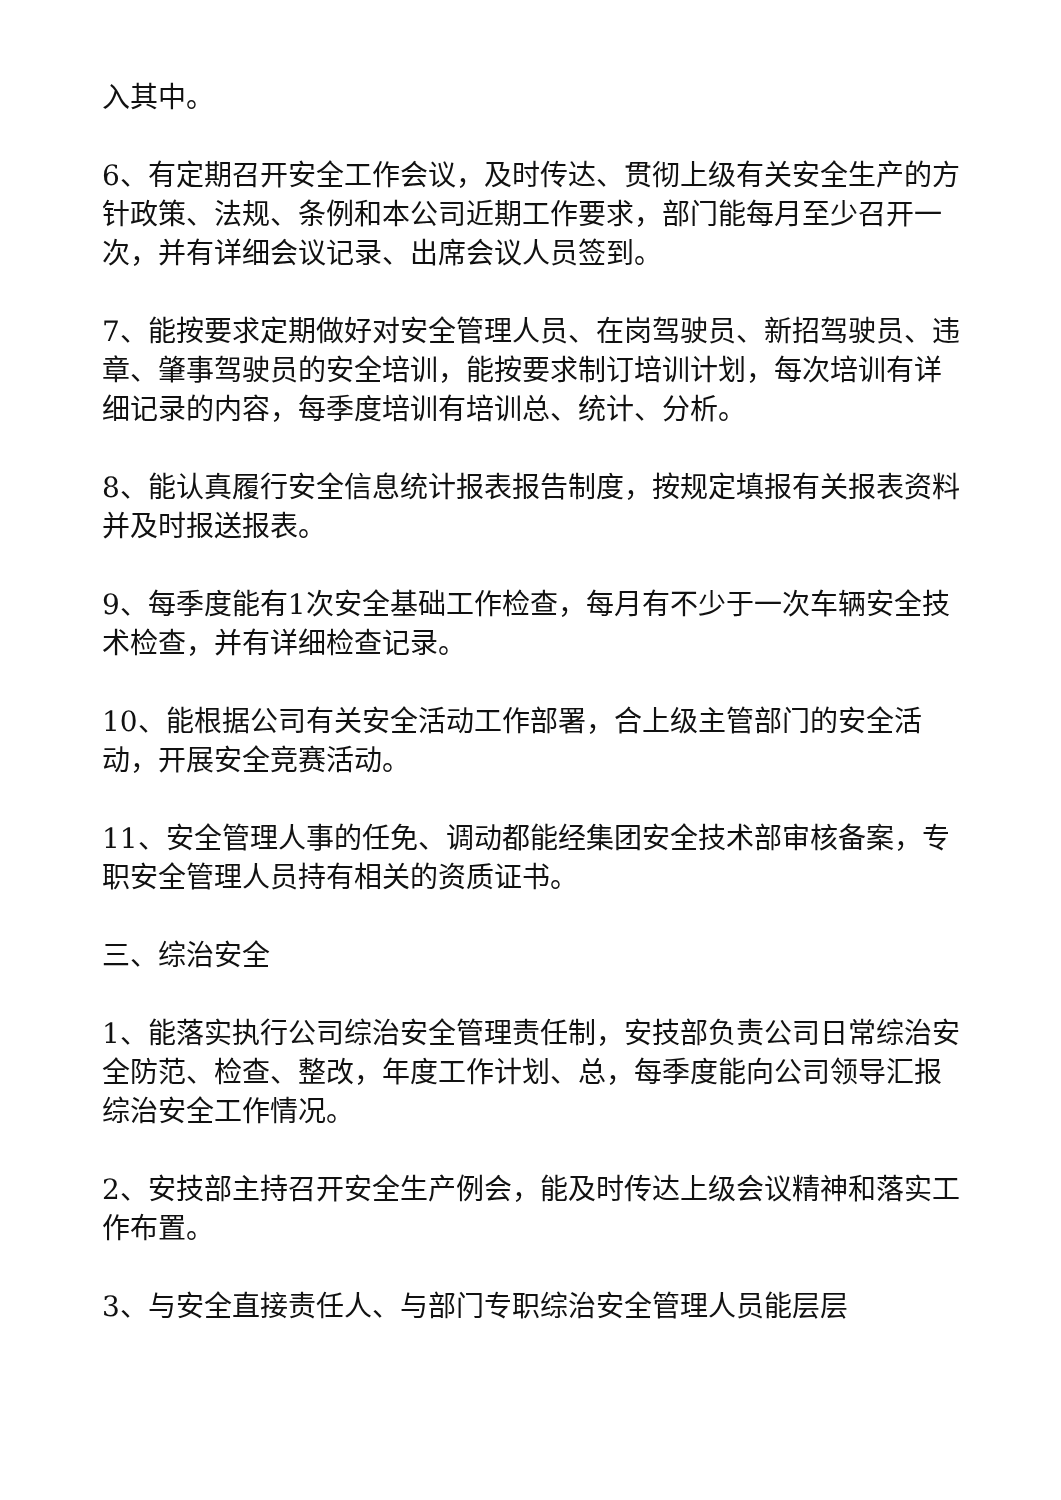入其中。
6、有定期召开安全工作会议，及时传达、贯彻上级有关安全生产的方针政策、法规、条例和本公司近期工作要求，部门能每月至少召开一次，并有详细会议记录、出席会议人员签到。
7、能按要求定期做好对安全管理人员、在岗驾驶员、新招驾驶员、违章、肇事驾驶员的安全培训，能按要求制订培训计划，每次培训有详细记录的内容，每季度培训有培训总、统计、分析。
8、能认真履行安全信息统计报表报告制度，按规定填报有关报表资料并及时报送报表。
9、每季度能有1次安全基础工作检查，每月有不少于一次车辆安全技术检查，并有详细检查记录。
10、能根据公司有关安全活动工作部署，合上级主管部门的安全活动，开展安全竞赛活动。
11、安全管理人事的任免、调动都能经集团安全技术部审核备案，专职安全管理人员持有相关的资质证书。
三、综治安全
1、能落实执行公司综治安全管理责任制，安技部负责公司日常综治安全防范、检查、整改，年度工作计划、总，每季度能向公司领导汇报综治安全工作情况。
2、安技部主持召开安全生产例会，能及时传达上级会议精神和落实工作布置。
3、与安全直接责任人、与部门专职综治安全管理人员能层层